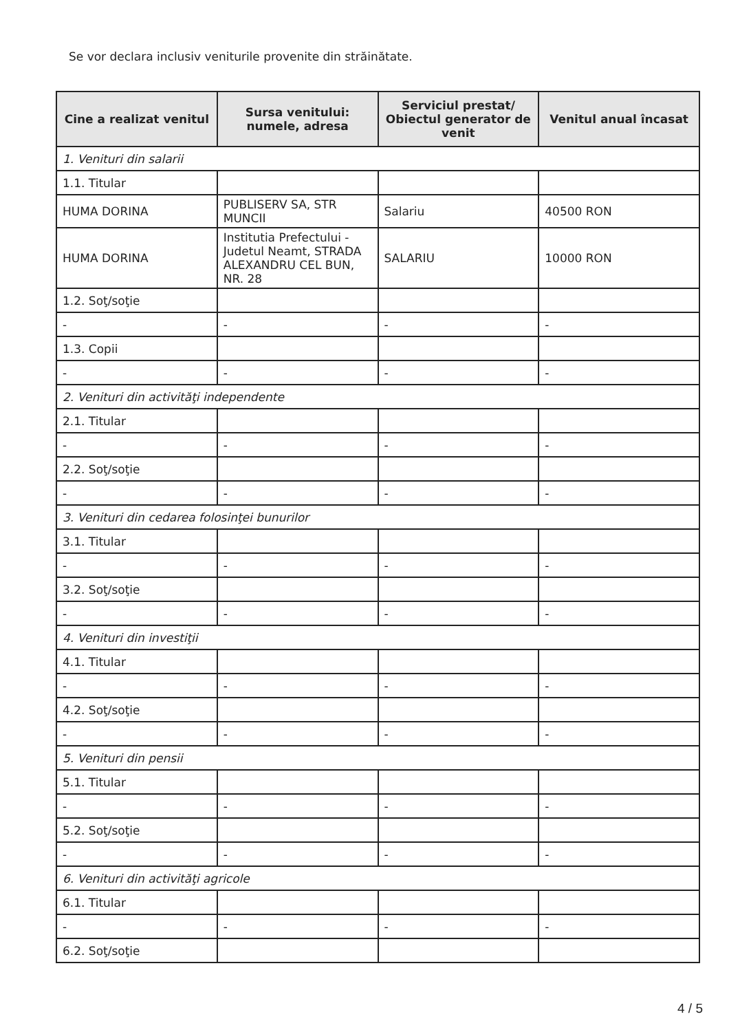Se vor declara inclusiv veniturile provenite din străinătate.
| Cine a realizat venitul | Sursa venitului: numele, adresa | Serviciul prestat/ Obiectul generator de venit | Venitul anual încasat |
| --- | --- | --- | --- |
| 1. Venituri din salarii | | | |
| 1.1. Titular | | | |
| HUMA DORINA | PUBLISERV SA, STR MUNCII | Salariu | 40500 RON |
| HUMA DORINA | Institutia Prefectului - Judetul Neamt, STRADA ALEXANDRU CEL BUN, NR. 28 | SALARIU | 10000 RON |
| 1.2. Soţ/soţie | | | |
| - | - | - | - |
| 1.3. Copii | | | |
| - | - | - | - |
| 2. Venituri din activităţi independente | | | |
| 2.1. Titular | | | |
| - | - | - | - |
| 2.2. Soţ/soţie | | | |
| - | - | - | - |
| 3. Venituri din cedarea folosinţei bunurilor | | | |
| 3.1. Titular | | | |
| - | - | - | - |
| 3.2. Soţ/soţie | | | |
| - | - | - | - |
| 4. Venituri din investiţii | | | |
| 4.1. Titular | | | |
| - | - | - | - |
| 4.2. Soţ/soţie | | | |
| - | - | - | - |
| 5. Venituri din pensii | | | |
| 5.1. Titular | | | |
| - | - | - | - |
| 5.2. Soţ/soţie | | | |
| - | - | - | - |
| 6. Venituri din activităţi agricole | | | |
| 6.1. Titular | | | |
| - | - | - | - |
| 6.2. Soţ/soţie | | | |
4 / 5